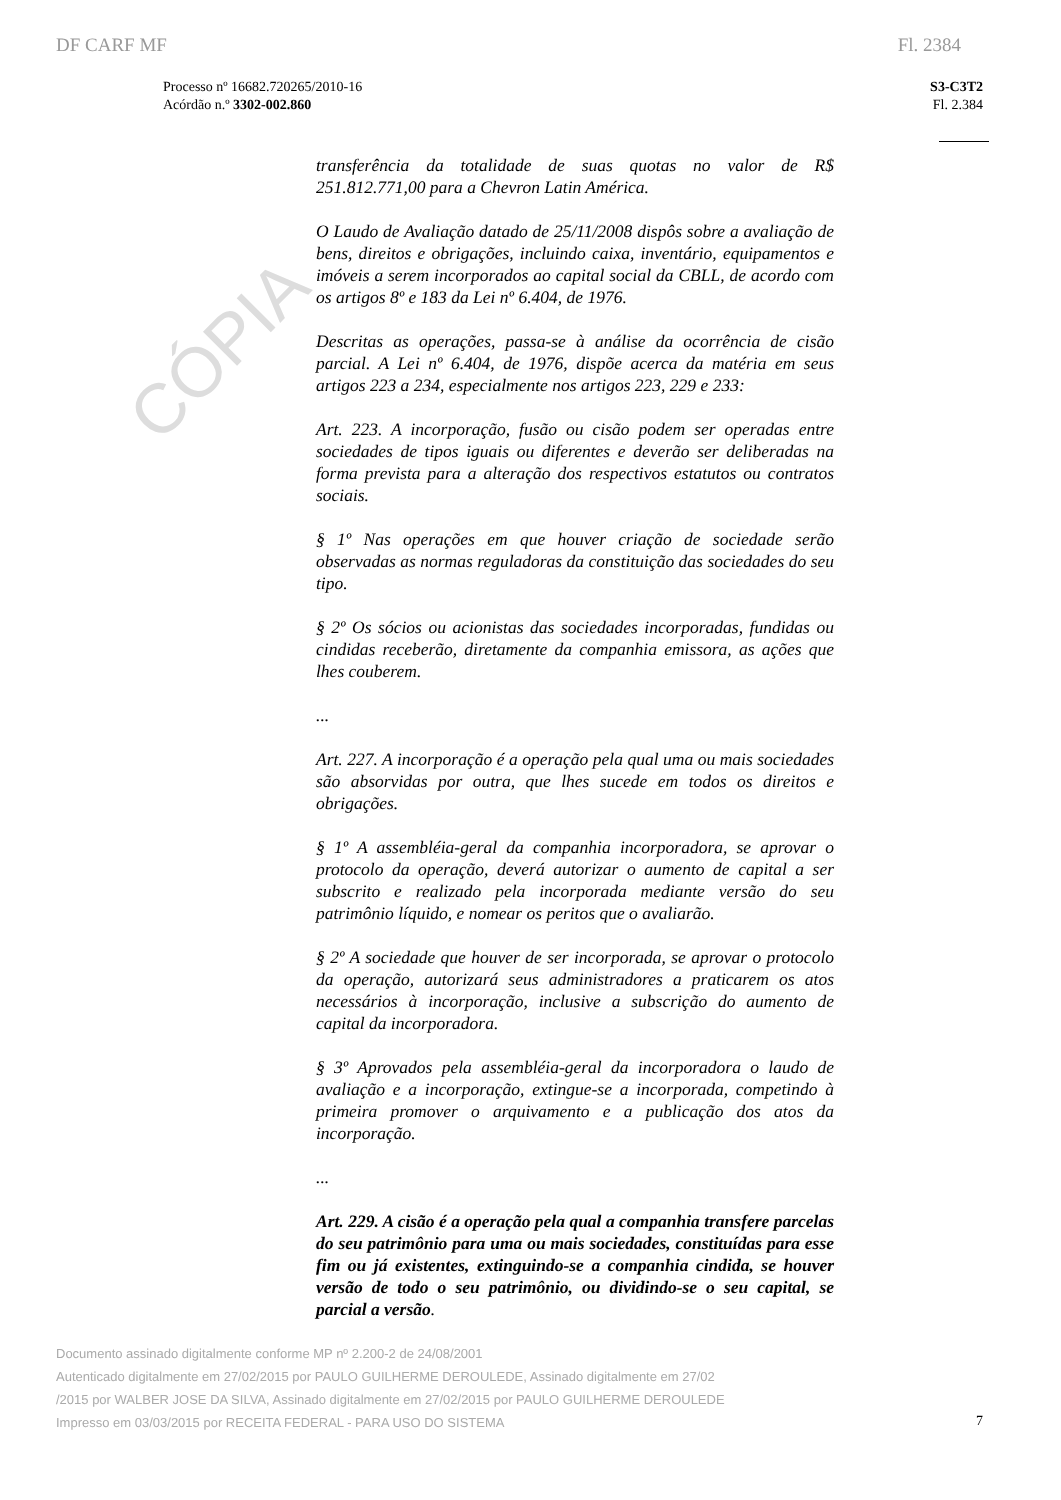CÓPIA
DF CARF MF Fl. 2384
Processo nº 16682.720265/2010-16
Acórdão n.º 3302-002.860
S3-C3T2
Fl. 2.384
transferência da totalidade de suas quotas no valor de R$ 251.812.771,00 para a Chevron Latin América.
O Laudo de Avaliação datado de 25/11/2008 dispôs sobre a avaliação de bens, direitos e obrigações, incluindo caixa, inventário, equipamentos e imóveis a serem incorporados ao capital social da CBLL, de acordo com os artigos 8º e 183 da Lei nº 6.404, de 1976.
Descritas as operações, passa-se à análise da ocorrência de cisão parcial. A Lei nº 6.404, de 1976, dispõe acerca da matéria em seus artigos 223 a 234, especialmente nos artigos 223, 229 e 233:
Art. 223. A incorporação, fusão ou cisão podem ser operadas entre sociedades de tipos iguais ou diferentes e deverão ser deliberadas na forma prevista para a alteração dos respectivos estatutos ou contratos sociais.
§ 1º Nas operações em que houver criação de sociedade serão observadas as normas reguladoras da constituição das sociedades do seu tipo.
§ 2º Os sócios ou acionistas das sociedades incorporadas, fundidas ou cindidas receberão, diretamente da companhia emissora, as ações que lhes couberem.
...
Art. 227. A incorporação é a operação pela qual uma ou mais sociedades são absorvidas por outra, que lhes sucede em todos os direitos e obrigações.
§ 1º A assembléia-geral da companhia incorporadora, se aprovar o protocolo da operação, deverá autorizar o aumento de capital a ser subscrito e realizado pela incorporada mediante versão do seu patrimônio líquido, e nomear os peritos que o avaliarão.
§ 2º A sociedade que houver de ser incorporada, se aprovar o protocolo da operação, autorizará seus administradores a praticarem os atos necessários à incorporação, inclusive a subscrição do aumento de capital da incorporadora.
§ 3º Aprovados pela assembléia-geral da incorporadora o laudo de avaliação e a incorporação, extingue-se a incorporada, competindo à primeira promover o arquivamento e a publicação dos atos da incorporação.
...
Art. 229. A cisão é a operação pela qual a companhia transfere parcelas do seu patrimônio para uma ou mais sociedades, constituídas para esse fim ou já existentes, extinguindo-se a companhia cindida, se houver versão de todo o seu patrimônio, ou dividindo-se o seu capital, se parcial a versão.
Documento assinado digitalmente conforme MP nº 2.200-2 de 24/08/2001
Autenticado digitalmente em 27/02/2015 por PAULO GUILHERME DEROULEDE, Assinado digitalmente em 27/02
/2015 por WALBER JOSE DA SILVA, Assinado digitalmente em 27/02/2015 por PAULO GUILHERME DEROULEDE
Impresso em 03/03/2015 por RECEITA FEDERAL - PARA USO DO SISTEMA
7